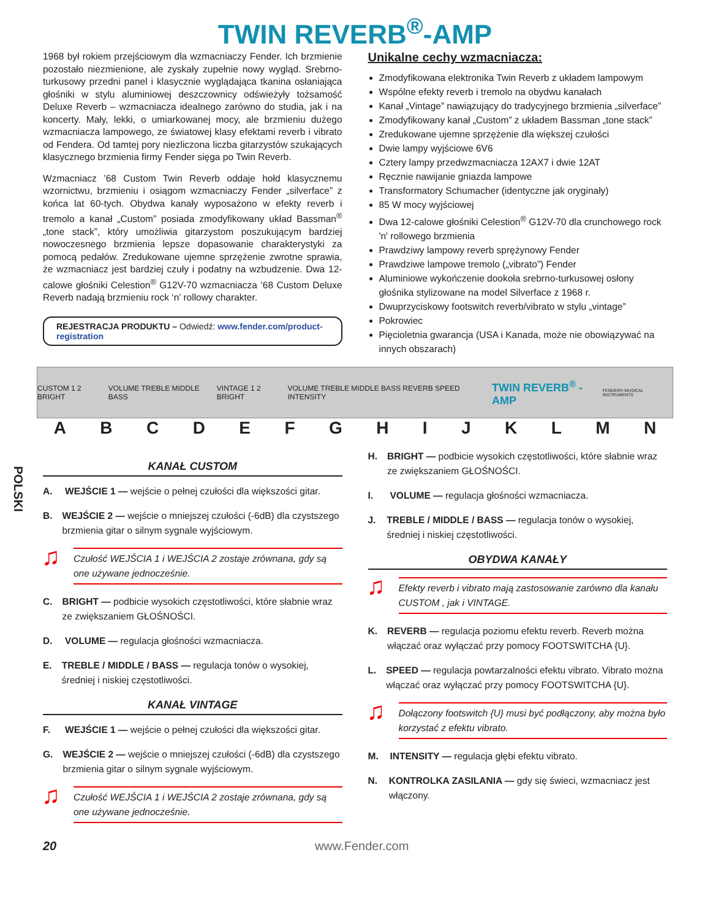TWIN REVERB<sup>®</sup>-AMP
1968 był rokiem przejściowym dla wzmacniaczy Fender. Ich brzmienie pozostało niezmienione, ale zyskały zupełnie nowy wygląd. Srebrno-turkusowy przedni panel i klasycznie wyglądająca tkanina osłaniająca głośniki w stylu aluminiowej deszczownicy odświeżyły tożsamość Deluxe Reverb – wzmacniacza idealnego zarówno do studia, jak i na koncerty. Mały, lekki, o umiarkowanej mocy, ale brzmieniu dużego wzmacniacza lampowego, ze światowej klasy efektami reverb i vibrato od Fendera. Od tamtej pory niezliczona liczba gitarzystów szukających klasycznego brzmienia firmy Fender sięga po Twin Reverb.
Wzmacniacz ’68 Custom Twin Reverb oddaje hołd klasycznemu wzornictwu, brzmieniu i osiągom wzmacniaczy Fender „silverface” z końca lat 60-tych. Obydwa kanały wyposażono w efekty reverb i tremolo a kanał „Custom” posiada zmodyfikowany układ Bassman<sup>®</sup> „tone stack”, który umożliwia gitarzystom poszukującym bardziej nowoczesnego brzmienia lepsze dopasowanie charakterystyki za pomocą pedałów. Zredukowane ujemne sprzężenie zwrotne sprawia, że wzmacniacz jest bardziej czuły i podatny na wzbudzenie. Dwa 12-calowe głośniki Celestion<sup>®</sup> G12V-70 wzmacniacza ’68 Custom Deluxe Reverb nadają brzmieniu rock ‘n’ rollowy charakter.
REJESTRACJA PRODUKTU – Odwiedź: www.fender.com/product-registration
Unikalne cechy wzmacniacza:
Zmodyfikowana elektronika Twin Reverb z układem lampowym
Wspólne efekty reverb i tremolo na obydwu kanałach
Kanał „Vintage” nawiązujący do tradycyjnego brzmienia „silverface”
Zmodyfikowany kanał „Custom” z układem Bassman „tone stack”
Zredukowane ujemne sprzężenie dla większej czułości
Dwie lampy wyjściowe 6V6
Cztery lampy przedwzmacniacza 12AX7 i dwie 12AT
Ręcznie nawijanie gniazda lampowe
Transformatory Schumacher (identyczne jak oryginały)
85 W mocy wyjściowej
Dwa 12-calowe głośniki Celestion<sup>®</sup> G12V-70 dla crunchowego rock 'n' rollowego brzmienia
Prawdziwy lampowy reverb sprężynowy Fender
Prawdziwe lampowe tremolo („vibrato”) Fender
Aluminiowe wykończenie dookoła srebrno-turkusowej osłony głośnika stylizowane na model Silverface z 1968 r.
Dwuprzyciskowy footswitch reverb/vibrato w stylu „vintage”
Pokrowiec
Pięcioletnia gwarancja (USA i Kanada, może nie obowiązywać na innych obszarach)
CUSTOM 1 2 BRIGHT VOLUME TREBLE MIDDLE BASS VINTAGE 1 2 BRIGHT VOLUME TREBLE MIDDLE BASS REVERB SPEED INTENSITY TWIN REVERB<sup>®</sup> -AMP FENDER® MUSICAL INSTRUMENTS
ABCDEFGHIJKLMN
POLSKI
KANAŁ CUSTOM
A. WEJŚCIE 1 — wejście o pełnej czułości dla większości gitar.
B. WEJŚCIE 2 — wejście o mniejszej czułości (-6dB) dla czystszego brzmienia gitar o silnym sygnale wyjściowym.
Czułość WEJŚCIA 1 i WEJŚCIA 2 zostaje zrównana, gdy są one używane jednocześnie.
C. BRIGHT — podbicie wysokich częstotliwości, które słabnie wraz ze zwiększaniem GŁOŚNOŚCI.
D. VOLUME — regulacja głośności wzmacniacza.
E. TREBLE / MIDDLE / BASS — regulacja tonów o wysokiej, średniej i niskiej częstotliwości.
KANAŁ VINTAGE
F. WEJŚCIE 1 — wejście o pełnej czułości dla większości gitar.
G. WEJŚCIE 2 — wejście o mniejszej czułości (-6dB) dla czystszego brzmienia gitar o silnym sygnale wyjściowym.
Czułość WEJŚCIA 1 i WEJŚCIA 2 zostaje zrównana, gdy są one używane jednocześnie.
H. BRIGHT — podbicie wysokich częstotliwości, które słabnie wraz ze zwiększaniem GŁOŚNOŚCI.
I. VOLUME — regulacja głośności wzmacniacza.
J. TREBLE / MIDDLE / BASS — regulacja tonów o wysokiej, średniej i niskiej częstotliwości.
OBYDWA KANAŁY
Efekty reverb i vibrato mają zastosowanie zarówno dla kanału CUSTOM , jak i VINTAGE.
K. REVERB — regulacja poziomu efektu reverb. Reverb można włączać oraz wyłączać przy pomocy FOOTSWITCHA {U}.
L. SPEED — regulacja powtarzalności efektu vibrato. Vibrato można włączać oraz wyłączać przy pomocy FOOTSWITCHA {U}.
Dołączony footswitch {U} musi być podłączony, aby można było korzystać z efektu vibrato.
M. INTENSITY — regulacja głębi efektu vibrato.
N. KONTROLKA ZASILANIA — gdy się świeci, wzmacniacz jest włączony.
20 www.Fender.com